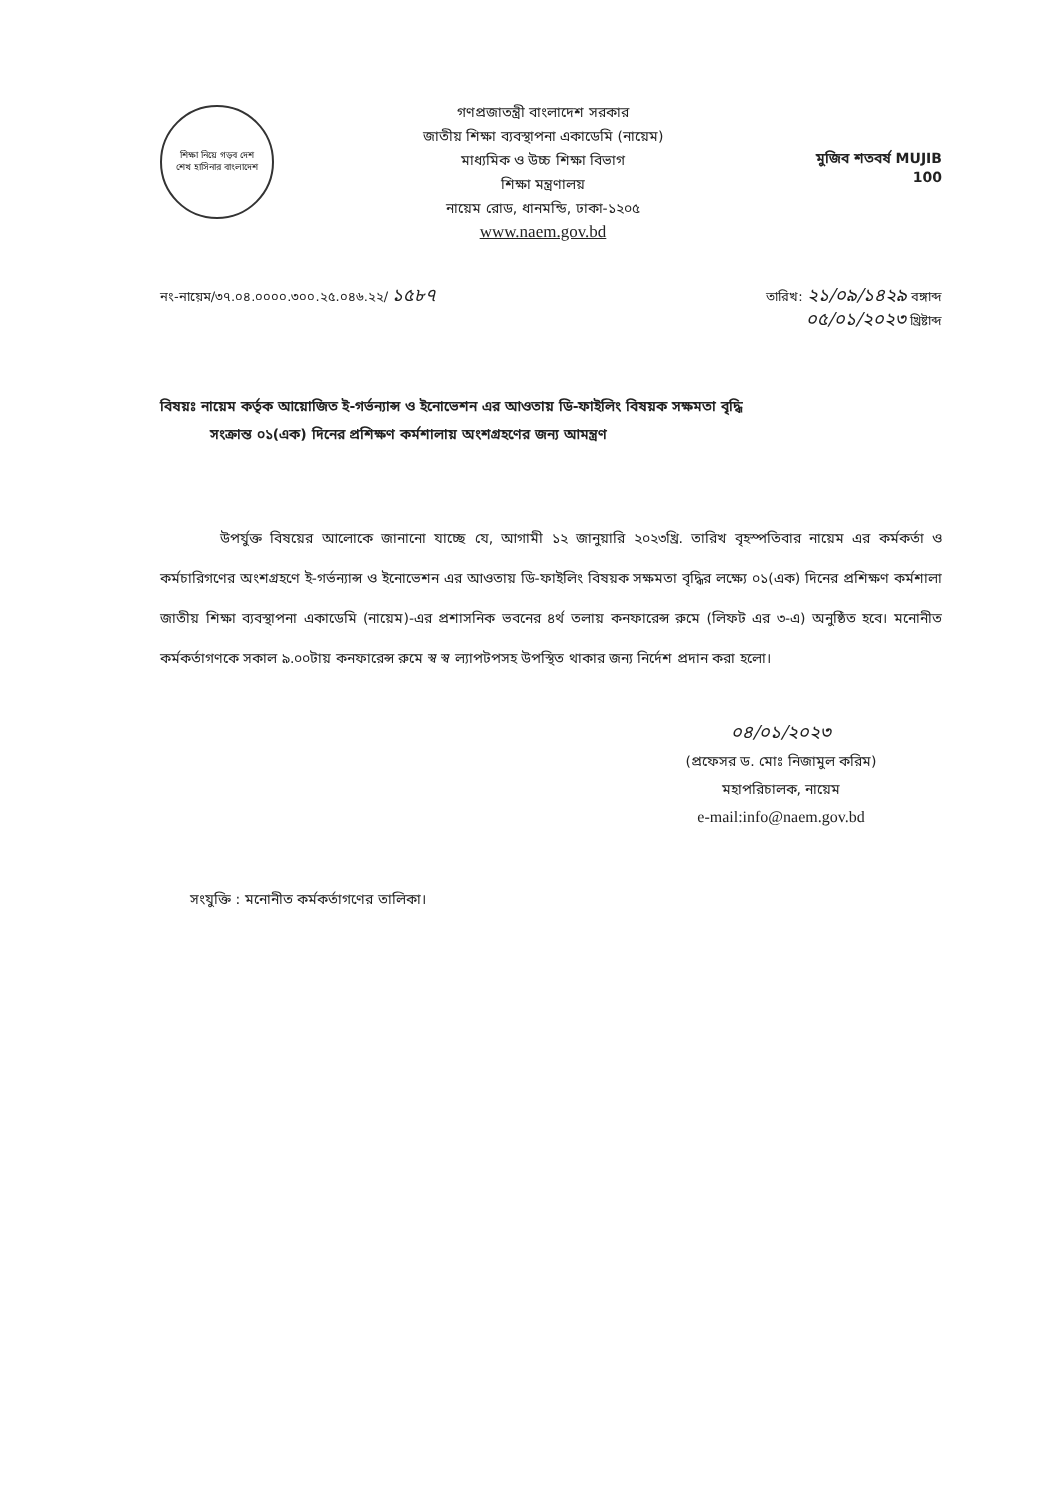শিক্ষা নিয়ে গড়ব দেশ
শেখ হাসিনার বাংলাদেশ
গণপ্রজাতন্ত্রী বাংলাদেশ সরকার
জাতীয় শিক্ষা ব্যবস্থাপনা একাডেমি (নায়েম)
মাধ্যমিক ও উচ্চ শিক্ষা বিভাগ
শিক্ষা মন্ত্রণালয়
নায়েম রোড, ধানমন্ডি, ঢাকা-১২০৫
www.naem.gov.bd
মুজিব শতবর্ষ MUJIB 100
নং-নায়েম/৩৭.০৪.০০০০.৩০০.২৫.০৪৬.২২/ ১৫৮৭
তারিখ: ২১/০৯/১৪২৯ বঙ্গাব্দ
০৫/০১/২০২৩ খ্রিষ্টাব্দ
বিষয়ঃ নায়েম কর্তৃক আয়োজিত ই-গর্ভন্যান্স ও ইনোভেশন এর আওতায় ডি-ফাইলিং বিষয়ক সক্ষমতা বৃদ্ধি
সংক্রান্ত ০১(এক) দিনের প্রশিক্ষণ কর্মশালায় অংশগ্রহণের জন্য আমন্ত্রণ
উপর্যুক্ত বিষয়ের আলোকে জানানো যাচ্ছে যে, আগামী ১২ জানুয়ারি ২০২৩খ্রি. তারিখ বৃহস্পতিবার নায়েম এর কর্মকর্তা ও কর্মচারিগণের অংশগ্রহণে ই-গর্ভন্যান্স ও ইনোভেশন এর আওতায় ডি-ফাইলিং বিষয়ক সক্ষমতা বৃদ্ধির লক্ষ্যে ০১(এক) দিনের প্রশিক্ষণ কর্মশালা জাতীয় শিক্ষা ব্যবস্থাপনা একাডেমি (নায়েম)-এর প্রশাসনিক ভবনের ৪র্থ তলায় কনফারেন্স রুমে (লিফট এর ৩-এ) অনুষ্ঠিত হবে। মনোনীত কর্মকর্তাগণকে সকাল ৯.০০টায় কনফারেন্স রুমে স্ব স্ব ল্যাপটপসহ উপস্থিত থাকার জন্য নির্দেশ প্রদান করা হলো।
০৪/০১/২০২৩
(প্রফেসর ড. মোঃ নিজামুল করিম)
মহাপরিচালক, নায়েম
e-mail:info@naem.gov.bd
সংযুক্তি : মনোনীত কর্মকর্তাগণের তালিকা।